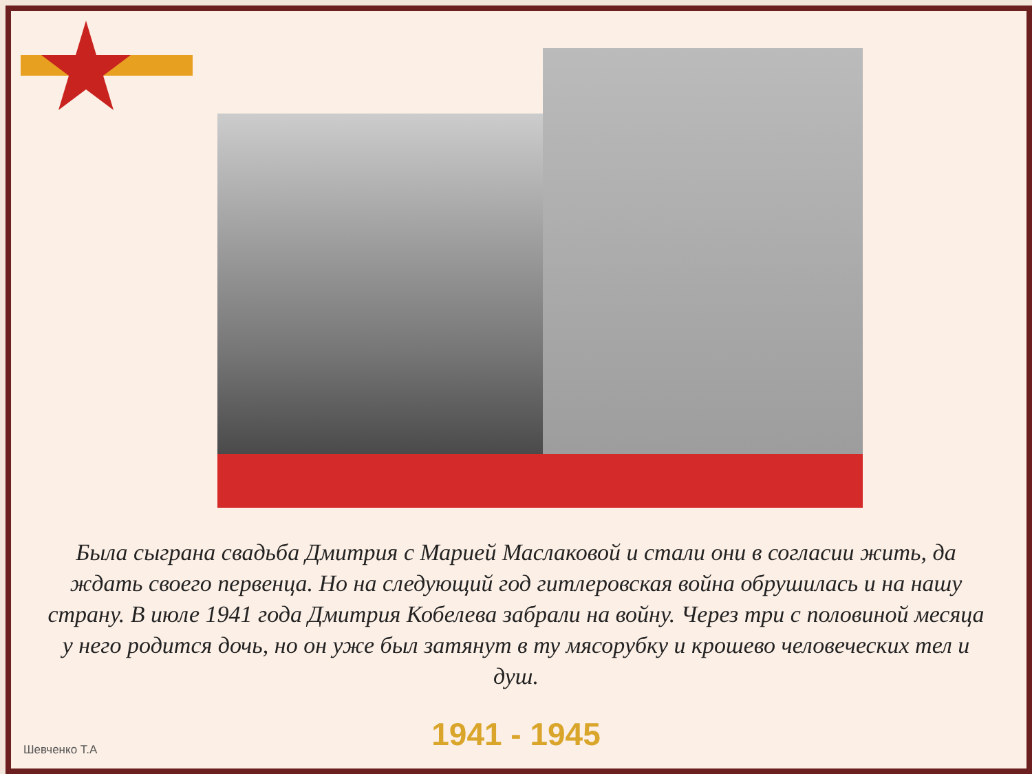Была сыграна свадьба Дмитрия с Марией Маслаковой и стали они в согласии жить, да ждать своего первенца. Но на следующий год гитлеровская война обрушилась и на нашу страну. В июле 1941 года Дмитрия Кобелева забрали на войну. Через три с половиной месяца у него родится дочь, но он уже был затянут в ту мясорубку и крошево человеческих тел и душ.
1941 - 1945 Шевченко Т.А